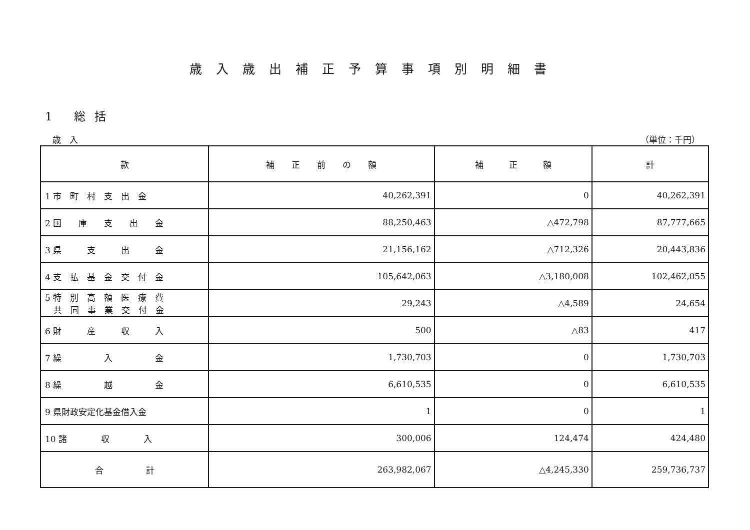歳入歳出補正予算事項別明細書
1 総括
歳　入 （単位：千円）
| 款 | 補 正 前 の 額 | 補 正 額 | 計 |
| --- | --- | --- | --- |
| 1 市 町 村 支 出 金 | 40,262,391 | 0 | 40,262,391 |
| 2 国 庫 支 出 金 | 88,250,463 | △472,798 | 87,777,665 |
| 3 県 支 出 金 | 21,156,162 | △712,326 | 20,443,836 |
| 4 支 払 基 金 交 付 金 | 105,642,063 | △3,180,008 | 102,462,055 |
| 5 特 別 高 額 医 療 費 共 同 事 業 交 付 金 | 29,243 | △4,589 | 24,654 |
| 6 財 産 収 入 | 500 | △83 | 417 |
| 7 繰 入 金 | 1,730,703 | 0 | 1,730,703 |
| 8 繰 越 金 | 6,610,535 | 0 | 6,610,535 |
| 9 県財政安定化基金借入金 | 1 | 0 | 1 |
| 10 諸 収 入 | 300,006 | 124,474 | 424,480 |
| 合 計 | 263,982,067 | △4,245,330 | 259,736,737 |